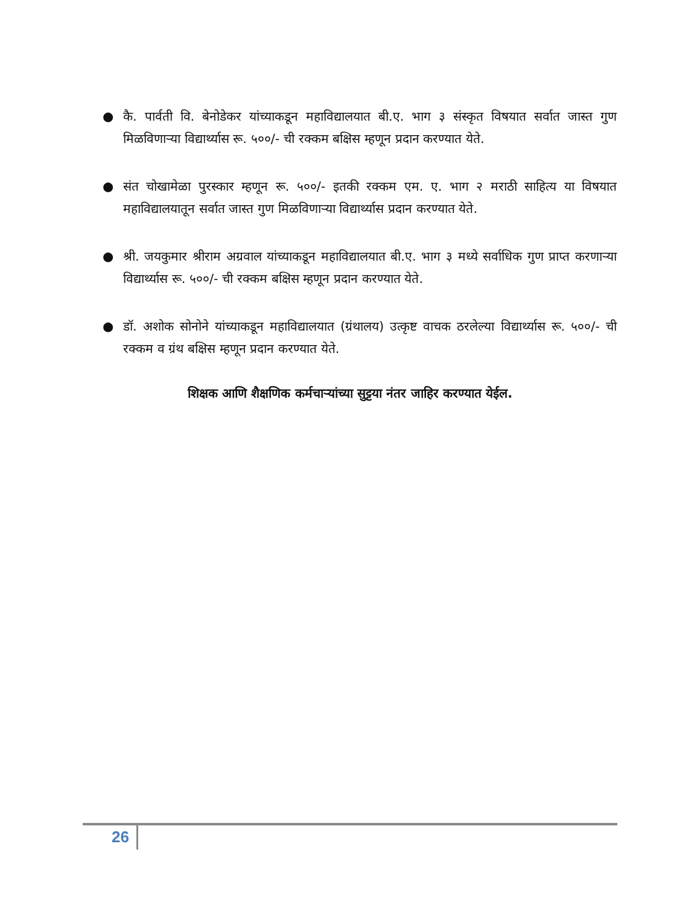● कै. पार्वती वि. बेनोडेकर यांच्याकडून महाविद्यालयात बी.ए. भाग ३ संस्कृत विषयात सर्वात जास्त गुण मिळविणाऱ्या विद्यार्थ्यास रू. ५००/- ची रक्कम बक्षिस म्हणून प्रदान करण्यात येते.
● संत चोखामेळा पुरस्कार म्हणून रू. ५००/- इतकी रक्कम एम. ए. भाग २ मराठी साहित्य या विषयात महाविद्यालयातून सर्वात जास्त गुण मिळविणाऱ्या विद्यार्थ्यास प्रदान करण्यात येते.
● श्री. जयकुमार श्रीराम अग्रवाल यांच्याकडून महाविद्यालयात बी.ए. भाग ३ मध्ये सर्वाधिक गुण प्राप्त करणाऱ्या विद्यार्थ्यास रू. ५००/- ची रक्कम बक्षिस म्हणून प्रदान करण्यात येते.
● डॉ. अशोक सोनोने यांच्याकडून महाविद्यालयात (ग्रंथालय) उत्कृष्ट वाचक ठरलेल्या विद्यार्थ्यास रू. ५००/- ची रक्कम व ग्रंथ बक्षिस म्हणून प्रदान करण्यात येते.
शिक्षक आणि शैक्षणिक कर्मचाऱ्यांच्या सुट्टया नंतर जाहिर करण्यात येईल.
26